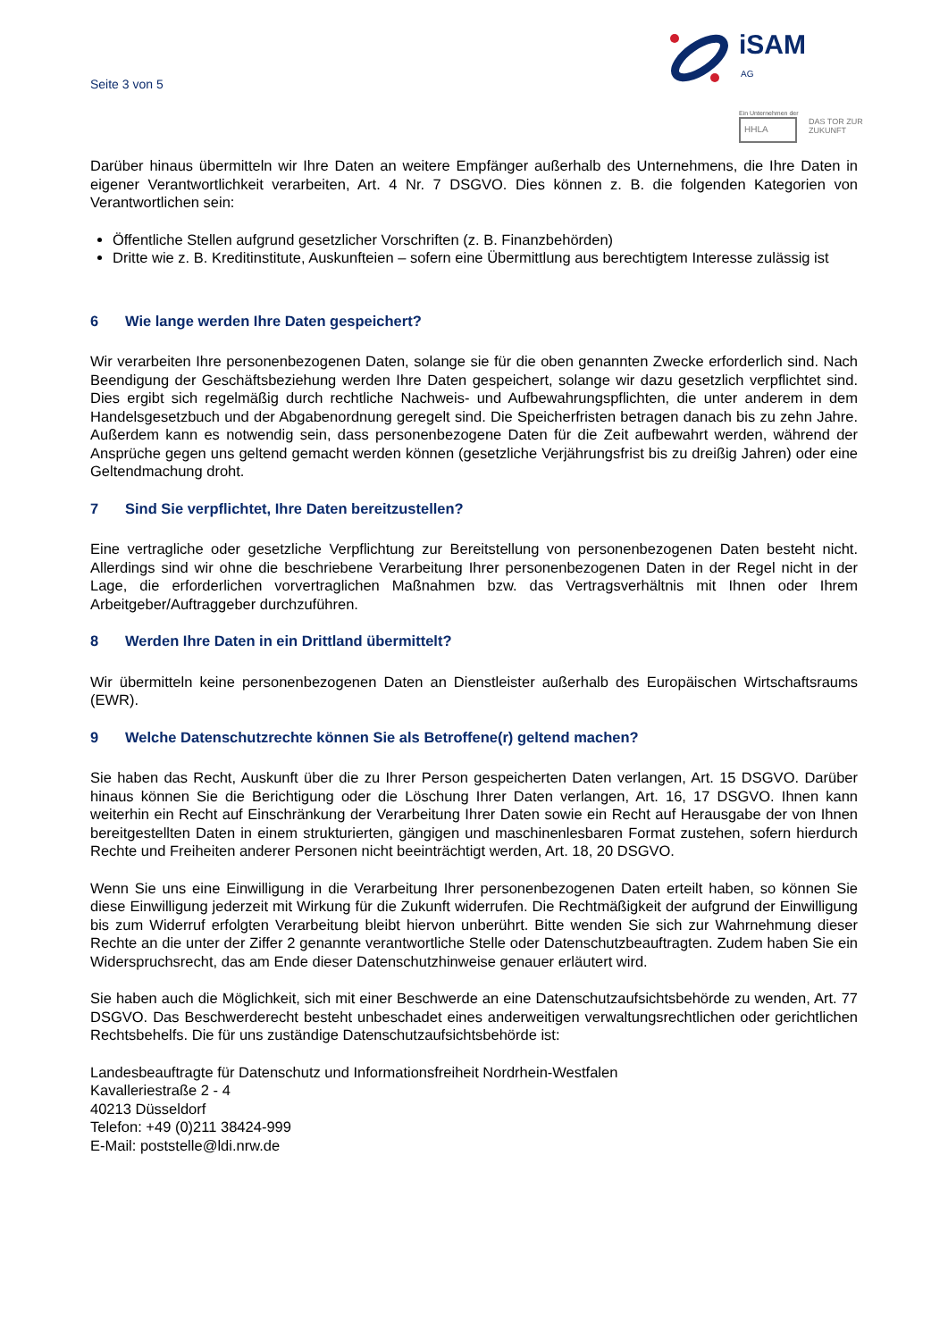Seite 3 von 5
iSAM
AG
Ein Unternehmen der
HHLA
DAS TOR ZUR
ZUKUNFT
Darüber hinaus übermitteln wir Ihre Daten an weitere Empfänger außerhalb des Unternehmens, die Ihre Daten in eigener Verantwortlichkeit verarbeiten, Art. 4 Nr. 7 DSGVO. Dies können z. B. die folgenden Kategorien von Verantwortlichen sein:
Öffentliche Stellen aufgrund gesetzlicher Vorschriften (z. B. Finanzbehörden)
Dritte wie z. B. Kreditinstitute, Auskunfteien – sofern eine Übermittlung aus berechtigtem Interesse zulässig ist
6 Wie lange werden Ihre Daten gespeichert?
Wir verarbeiten Ihre personenbezogenen Daten, solange sie für die oben genannten Zwecke erforderlich sind. Nach Beendigung der Geschäftsbeziehung werden Ihre Daten gespeichert, solange wir dazu gesetzlich verpflichtet sind. Dies ergibt sich regelmäßig durch rechtliche Nachweis- und Aufbewahrungspflichten, die unter anderem in dem Handelsgesetzbuch und der Abgabenordnung geregelt sind. Die Speicherfristen betragen danach bis zu zehn Jahre. Außerdem kann es notwendig sein, dass personenbezogene Daten für die Zeit aufbewahrt werden, während der Ansprüche gegen uns geltend gemacht werden können (gesetzliche Verjährungsfrist bis zu dreißig Jahren) oder eine Geltendmachung droht.
7 Sind Sie verpflichtet, Ihre Daten bereitzustellen?
Eine vertragliche oder gesetzliche Verpflichtung zur Bereitstellung von personenbezogenen Daten besteht nicht. Allerdings sind wir ohne die beschriebene Verarbeitung Ihrer personenbezogenen Daten in der Regel nicht in der Lage, die erforderlichen vorvertraglichen Maßnahmen bzw. das Vertragsverhältnis mit Ihnen oder Ihrem Arbeitgeber/Auftraggeber durchzuführen.
8 Werden Ihre Daten in ein Drittland übermittelt?
Wir übermitteln keine personenbezogenen Daten an Dienstleister außerhalb des Europäischen Wirtschaftsraums (EWR).
9 Welche Datenschutzrechte können Sie als Betroffene(r) geltend machen?
Sie haben das Recht, Auskunft über die zu Ihrer Person gespeicherten Daten verlangen, Art. 15 DSGVO. Darüber hinaus können Sie die Berichtigung oder die Löschung Ihrer Daten verlangen, Art. 16, 17 DSGVO. Ihnen kann weiterhin ein Recht auf Einschränkung der Verarbeitung Ihrer Daten sowie ein Recht auf Herausgabe der von Ihnen bereitgestellten Daten in einem strukturierten, gängigen und maschinenlesbaren Format zustehen, sofern hierdurch Rechte und Freiheiten anderer Personen nicht beeinträchtigt werden, Art. 18, 20 DSGVO.
Wenn Sie uns eine Einwilligung in die Verarbeitung Ihrer personenbezogenen Daten erteilt haben, so können Sie diese Einwilligung jederzeit mit Wirkung für die Zukunft widerrufen. Die Rechtmäßigkeit der aufgrund der Einwilligung bis zum Widerruf erfolgten Verarbeitung bleibt hiervon unberührt. Bitte wenden Sie sich zur Wahrnehmung dieser Rechte an die unter der Ziffer 2 genannte verantwortliche Stelle oder Datenschutzbeauftragten. Zudem haben Sie ein Widerspruchsrecht, das am Ende dieser Datenschutzhinweise genauer erläutert wird.
Sie haben auch die Möglichkeit, sich mit einer Beschwerde an eine Datenschutzaufsichtsbehörde zu wenden, Art. 77 DSGVO. Das Beschwerderecht besteht unbeschadet eines anderweitigen verwaltungsrechtlichen oder gerichtlichen Rechtsbehelfs. Die für uns zuständige Datenschutzaufsichtsbehörde ist:
Landesbeauftragte für Datenschutz und Informationsfreiheit Nordrhein-Westfalen
Kavalleriestraße 2 - 4
40213 Düsseldorf
Telefon: +49 (0)211 38424-999
E-Mail: poststelle@ldi.nrw.de